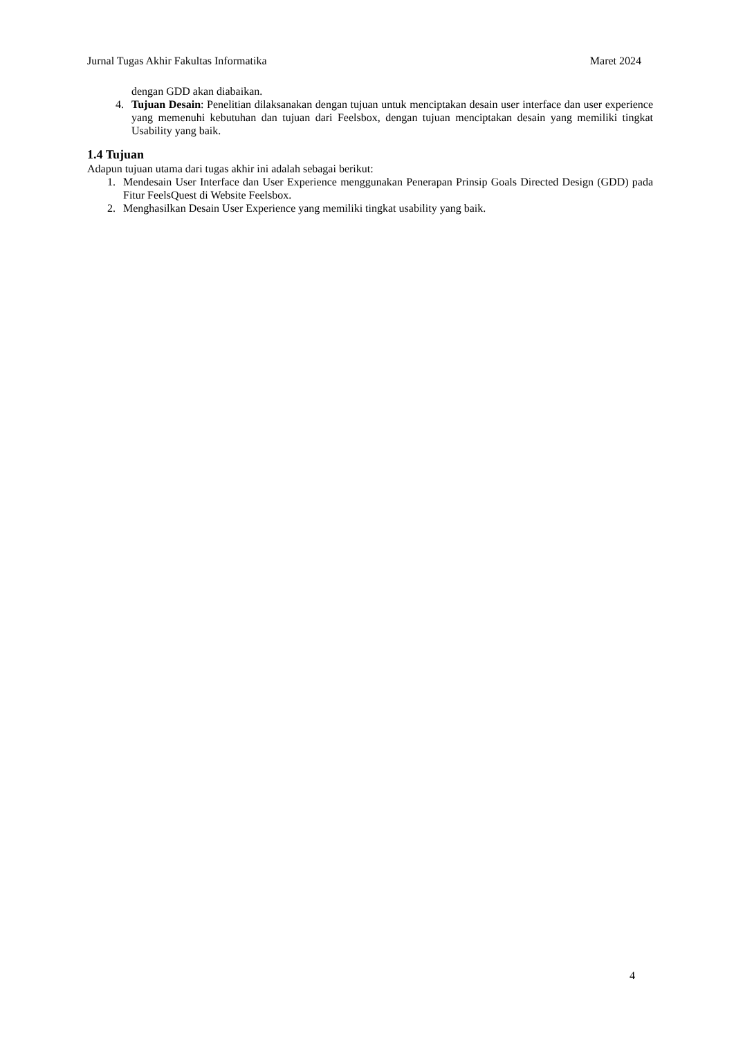Jurnal Tugas Akhir Fakultas Informatika Maret 2024
dengan GDD akan diabaikan.
4. Tujuan Desain: Penelitian dilaksanakan dengan tujuan untuk menciptakan desain user interface dan user experience yang memenuhi kebutuhan dan tujuan dari Feelsbox, dengan tujuan menciptakan desain yang memiliki tingkat Usability yang baik.
1.4 Tujuan
Adapun tujuan utama dari tugas akhir ini adalah sebagai berikut:
1. Mendesain User Interface dan User Experience menggunakan Penerapan Prinsip Goals Directed Design (GDD) pada Fitur FeelsQuest di Website Feelsbox.
2. Menghasilkan Desain User Experience yang memiliki tingkat usability yang baik.
4